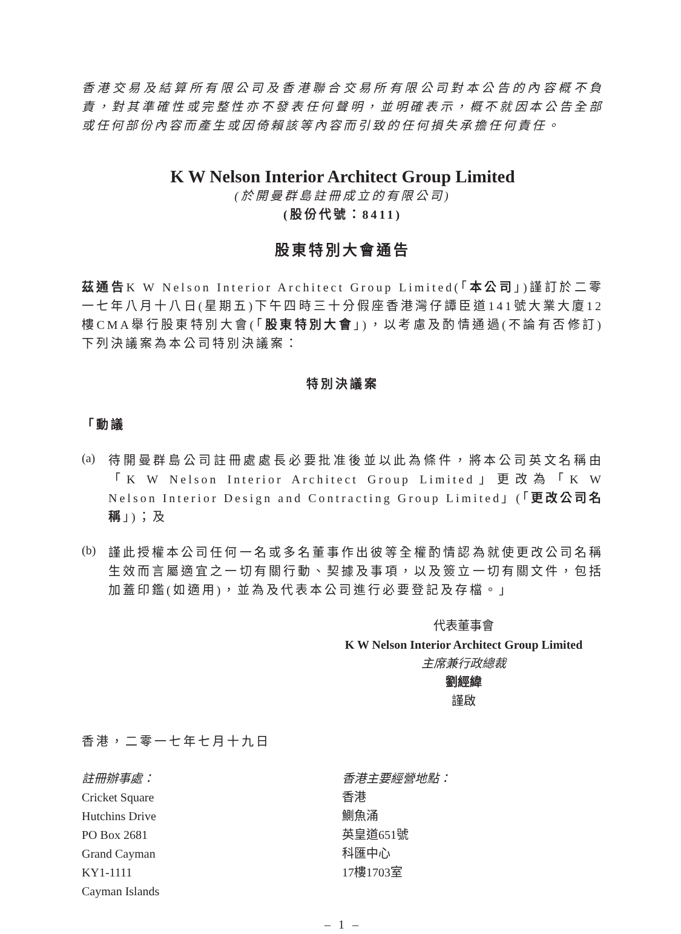香港交易及結算所有限公司及香港聯合交易所有限公司對本公告的內容概不負責，對其準確性或完整性亦不發表任何聲明，並明確表示，概不就因本公告全部或任何部份內容而產生或因倚賴該等內容而引致的任何損失承擔任何責任。
K W Nelson Interior Architect Group Limited
(於開曼群島註冊成立的有限公司)
(股份代號：8411)
股東特別大會通告
茲通告K W Nelson Interior Architect Group Limited(「本公司」)謹訂於二零一七年八月十八日(星期五)下午四時三十分假座香港灣仔譚臣道141號大業大廈12樓CMA舉行股東特別大會(「股東特別大會」)，以考慮及酌情通過(不論有否修訂)下列決議案為本公司特別決議案：
特別決議案
「動議
(a)
待開曼群島公司註冊處處長必要批准後並以此為條件，將本公司英文名稱由「K W Nelson Interior Architect Group Limited」更改為「K W Nelson Interior Design and Contracting Group Limited」(「更改公司名稱」)；及
(b)
謹此授權本公司任何一名或多名董事作出彼等全權酌情認為就使更改公司名稱生效而言屬適宜之一切有關行動、契據及事項，以及簽立一切有關文件，包括加蓋印鑑(如適用)，並為及代表本公司進行必要登記及存檔。」
代表董事會
K W Nelson Interior Architect Group Limited
主席兼行政總裁
劉經緯
謹啟
香港，二零一七年七月十九日
註冊辦事處：
Cricket Square
Hutchins Drive
PO Box 2681
Grand Cayman
KY1-1111
Cayman Islands
香港主要經營地點：
香港
鰂魚涌
英皇道651號
科匯中心
17樓1703室
– 1 –